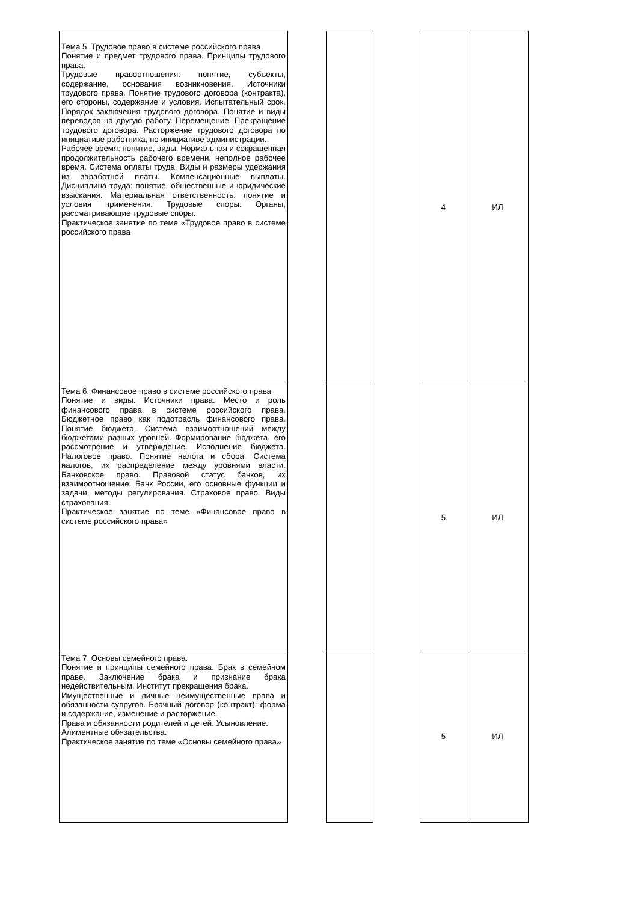| Тема 5. Трудовое право в системе российского права Понятие и предмет трудового права. Принципы трудового права. Трудовые правоотношения: понятие, субъекты, содержание, основания возникновения. Источники трудового права. Понятие трудового договора (контракта), его стороны, содержание и условия. Испытательный срок. Порядок заключения трудового договора. Понятие и виды переводов на другую работу. Перемещение. Прекращение трудового договора. Расторжение трудового договора по инициативе работника, по инициативе администрации. Рабочее время: понятие, виды. Нормальная и сокращенная продолжительность рабочего времени, неполное рабочее время. Система оплаты труда. Виды и размеры удержания из заработной платы. Компенсационные выплаты. Дисциплина труда: понятие, общественные и юридические взыскания. Материальная ответственность: понятие и условия применения. Трудовые споры. Органы, рассматривающие трудовые споры. Практическое занятие по теме «Трудовое право в системе российского права | | | | 4 | ИЛ |
| Тема 6. Финансовое право в системе российского права Понятие и виды. Источники права. Место и роль финансового права в системе российского права. Бюджетное право как подотрасль финансового права. Понятие бюджета. Система взаимоотношений между бюджетами разных уровней. Формирование бюджета, его рассмотрение и утверждение. Исполнение бюджета. Налоговое право. Понятие налога и сбора. Система налогов, их распределение между уровнями власти. Банковское право. Правовой статус банков, их взаимоотношение. Банк России, его основные функции и задачи, методы регулирования. Страховое право. Виды страхования. Практическое занятие по теме «Финансовое право в системе российского права» | | | | 5 | ИЛ |
| Тема 7. Основы семейного права. Понятие и принципы семейного права. Брак в семейном праве. Заключение брака и признание брака недействительным. Институт прекращения брака. Имущественные и личные неимущественные права и обязанности супругов. Брачный договор (контракт): форма и содержание, изменение и расторжение. Права и обязанности родителей и детей. Усыновление. Алиментные обязательства. Практическое занятие по теме «Основы семейного права» | | | | 5 | ИЛ |